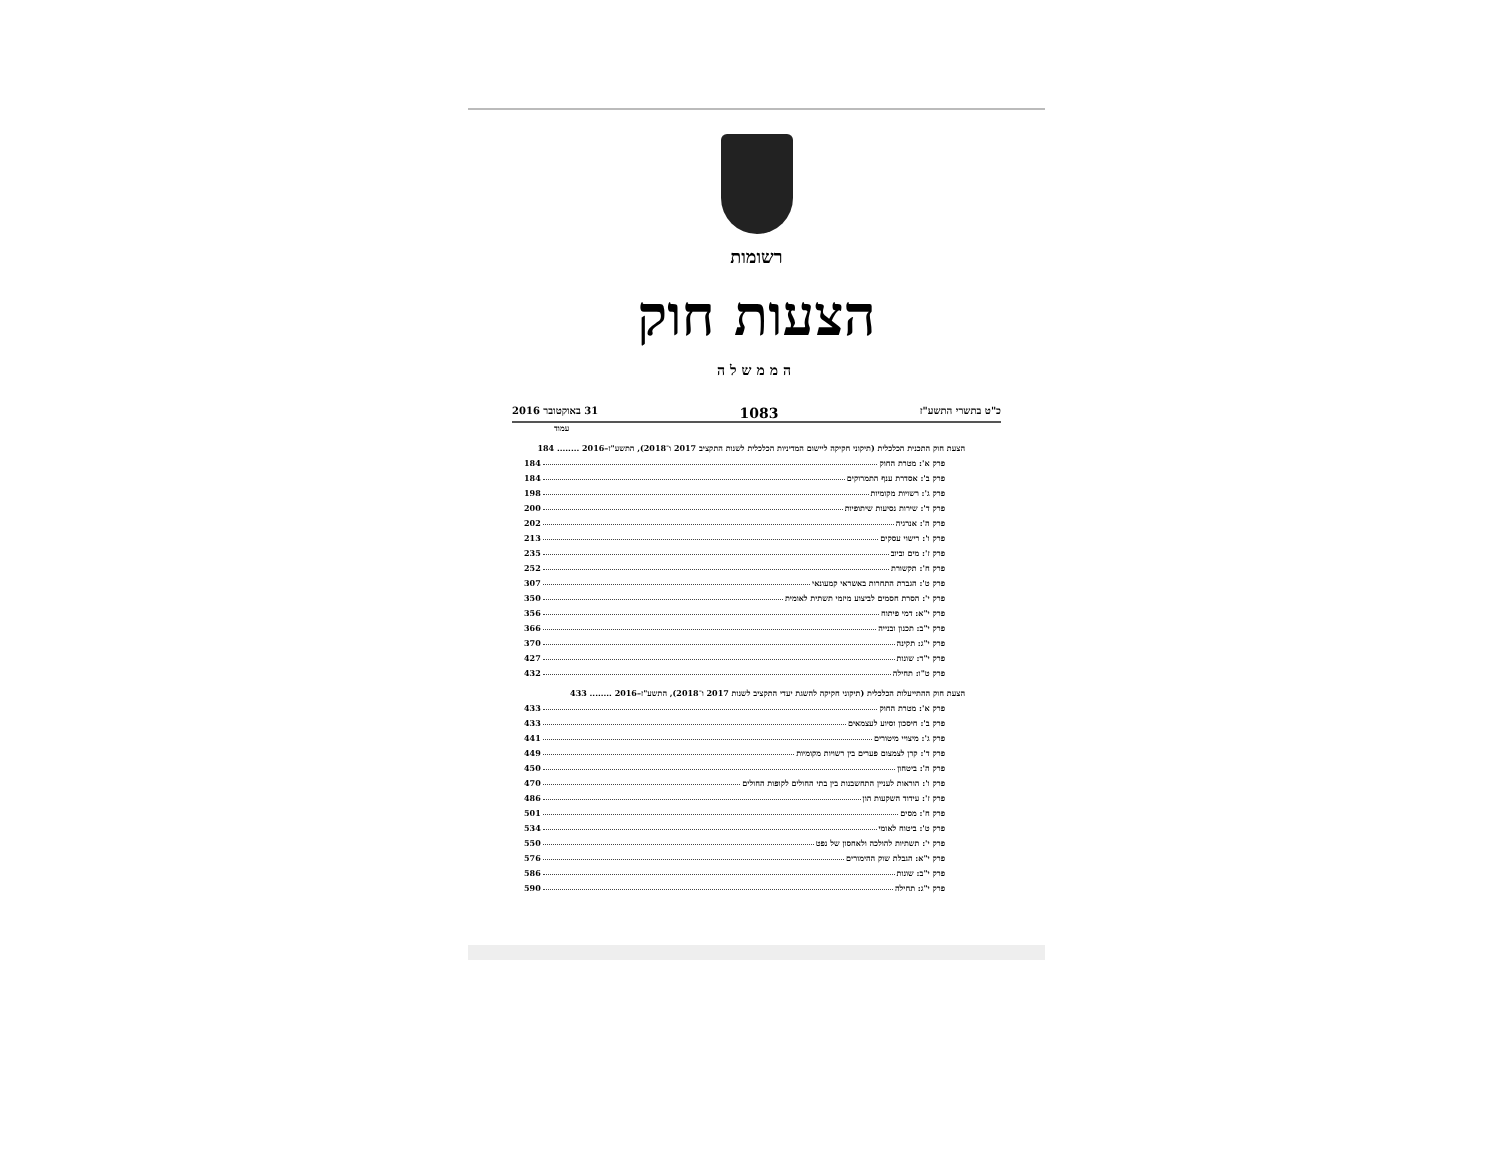רשומות
הצעות חוק
הממשלה
כ"ט בתשרי התשע"ז 1083 31 באוקטובר 2016
עמוד
הצעת חוק התכנית הכלכלית (תיקוני חקיקה ליישום המדיניות הכלכלית לשנות התקציב 2017 ו־2018), התשע"ז–2016 ........ 184
פרק א': מטרת החוק 184
פרק ב': אסדרת ענף התמרוקים 184
פרק ג': רשויות מקומיות 198
פרק ד': שירות נסיעות שיתופיות 200
פרק ה': אנרגיה 202
פרק ו': רישוי עסקים 213
פרק ז': מים וביוב 235
פרק ח': תקשורת 252
פרק ט': הגברת התחרות באשראי קמעונאי 307
פרק י': הסרת חסמים לביצוע מיזמי תשתית לאומית 350
פרק י"א: דמי פיתוח 356
פרק י"ב: תכנון ובנייה 366
פרק י"ג: תקינה 370
פרק י"ד: שונות 427
פרק ט"ו: תחילה 432
הצעת חוק ההתייעלות הכלכלית (תיקוני חקיקה להשגת יעדי התקציב לשנות 2017 ו־2018), התשע"ז–2016 ........ 433
פרק א': מטרת החוק 433
פרק ב': חיסכון וסיוע לעצמאים 433
פרק ג': מיצויי מיטורים 441
פרק ד': קרן לצמצום פערים בין רשויות מקומיות 449
פרק ה': ביטחון 450
פרק ו': הוראות לעניין התחשבנות בין בתי החולים לקופות החולים 470
פרק ז': עידוד השקעות הון 486
פרק ח': מסים 501
פרק ט': ביטוח לאומי 534
פרק י': תשתיות להולכה ולאחסון של נפט 550
פרק י"א: הגבלת שוק ההימורים 576
פרק י"ב: שונות 586
פרק י"ג: תחילה 590